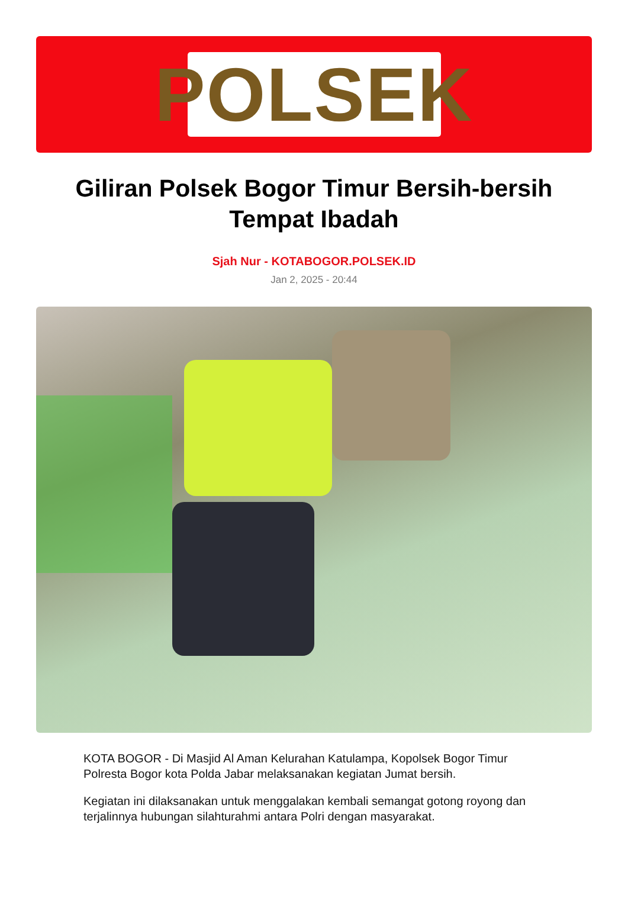POLSEK
Giliran Polsek Bogor Timur Bersih-bersih Tempat Ibadah
Sjah Nur - KOTABOGOR.POLSEK.ID
Jan 2, 2025 - 20:44
KOTA BOGOR - Di Masjid Al Aman Kelurahan Katulampa, Kopolsek Bogor Timur Polresta Bogor kota Polda Jabar melaksanakan kegiatan Jumat bersih.
Kegiatan ini dilaksanakan untuk menggalakan kembali semangat gotong royong dan terjalinnya hubungan silahturahmi antara Polri dengan masyarakat.